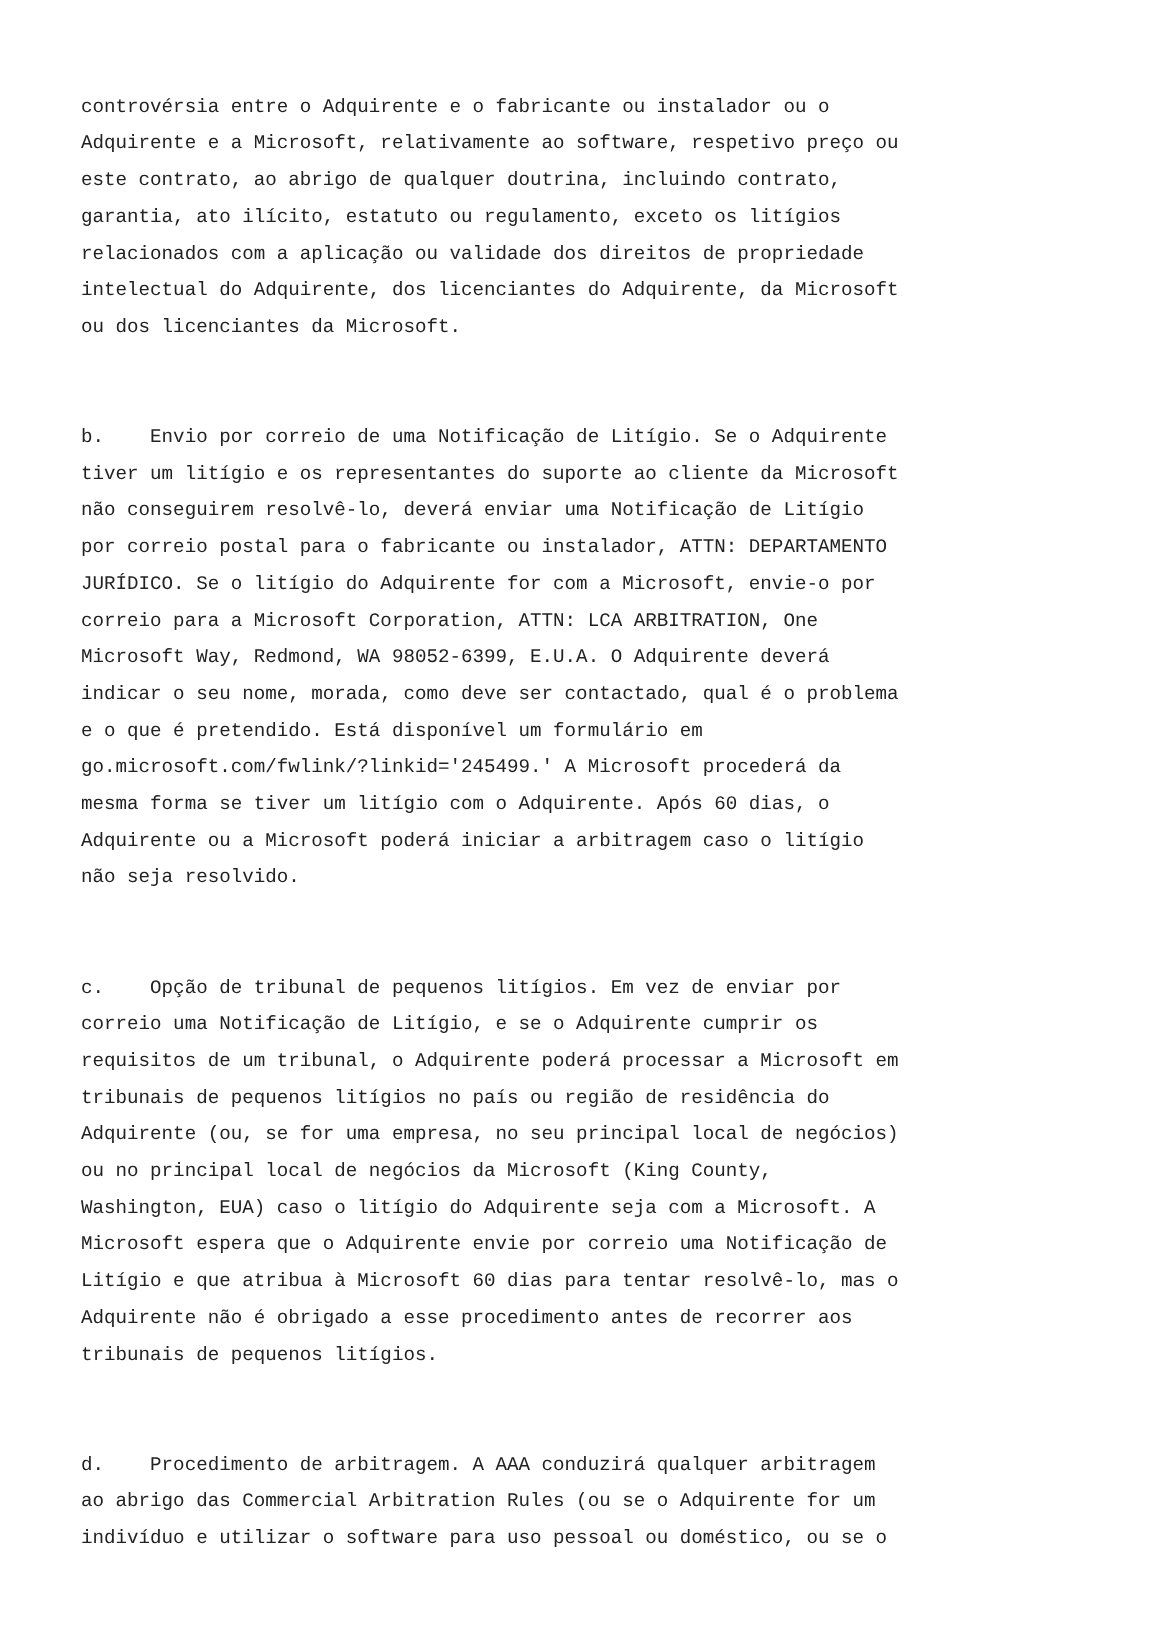controvérsia entre o Adquirente e o fabricante ou instalador ou o Adquirente e a Microsoft, relativamente ao software, respetivo preço ou este contrato, ao abrigo de qualquer doutrina, incluindo contrato, garantia, ato ilícito, estatuto ou regulamento, exceto os litígios relacionados com a aplicação ou validade dos direitos de propriedade intelectual do Adquirente, dos licenciantes do Adquirente, da Microsoft ou dos licenciantes da Microsoft.
b. Envio por correio de uma Notificação de Litígio. Se o Adquirente tiver um litígio e os representantes do suporte ao cliente da Microsoft não conseguirem resolvê-lo, deverá enviar uma Notificação de Litígio por correio postal para o fabricante ou instalador, ATTN: DEPARTAMENTO JURÍDICO. Se o litígio do Adquirente for com a Microsoft, envie-o por correio para a Microsoft Corporation, ATTN: LCA ARBITRATION, One Microsoft Way, Redmond, WA 98052-6399, E.U.A. O Adquirente deverá indicar o seu nome, morada, como deve ser contactado, qual é o problema e o que é pretendido. Está disponível um formulário em go.microsoft.com/fwlink/?linkid='245499.' A Microsoft procederá da mesma forma se tiver um litígio com o Adquirente. Após 60 dias, o Adquirente ou a Microsoft poderá iniciar a arbitragem caso o litígio não seja resolvido.
c. Opção de tribunal de pequenos litígios. Em vez de enviar por correio uma Notificação de Litígio, e se o Adquirente cumprir os requisitos de um tribunal, o Adquirente poderá processar a Microsoft em tribunais de pequenos litígios no país ou região de residência do Adquirente (ou, se for uma empresa, no seu principal local de negócios) ou no principal local de negócios da Microsoft (King County, Washington, EUA) caso o litígio do Adquirente seja com a Microsoft. A Microsoft espera que o Adquirente envie por correio uma Notificação de Litígio e que atribua à Microsoft 60 dias para tentar resolvê-lo, mas o Adquirente não é obrigado a esse procedimento antes de recorrer aos tribunais de pequenos litígios.
d. Procedimento de arbitragem. A AAA conduzirá qualquer arbitragem ao abrigo das Commercial Arbitration Rules (ou se o Adquirente for um indivíduo e utilizar o software para uso pessoal ou doméstico, ou se o